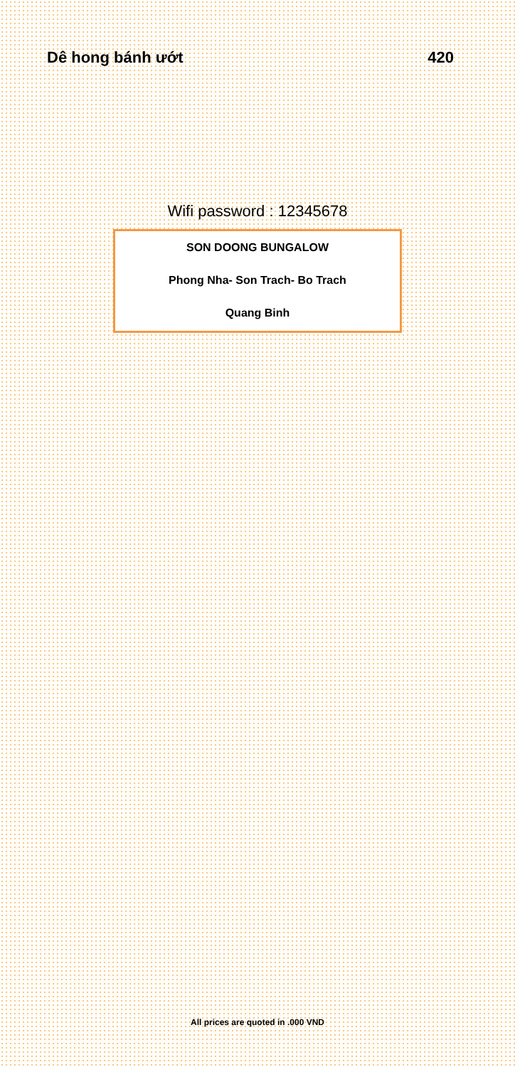Dê hong bánh ướt 420
Wifi password : 12345678
SON DOONG BUNGALOW
Phong Nha- Son Trach- Bo Trach
Quang Binh
All prices are quoted in .000 VND